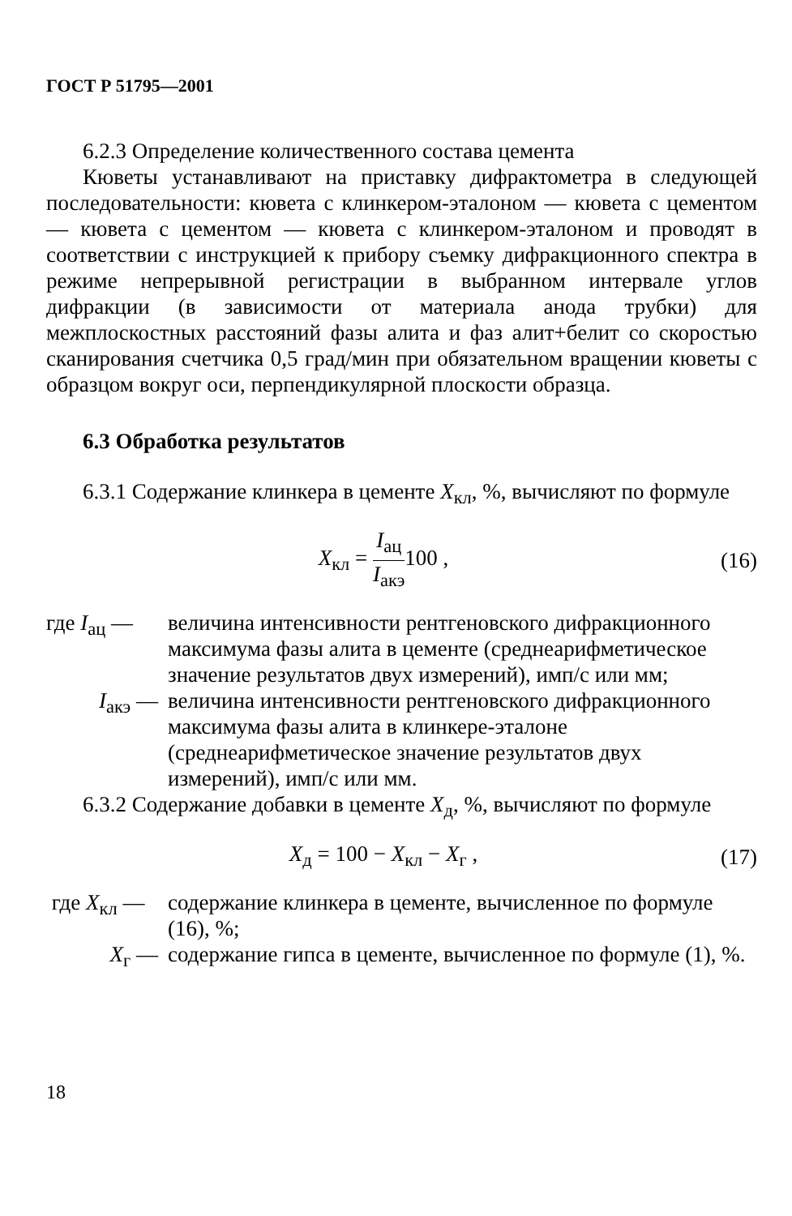ГОСТ Р 51795—2001
6.2.3 Определение количественного состава цемента
Кюветы устанавливают на приставку дифрактометра в следующей последовательности: кювета с клинкером-эталоном — кювета с цементом — кювета с цементом — кювета с клинкером-эталоном и проводят в соответствии с инструкцией к прибору съемку дифракционного спектра в режиме непрерывной регистрации в выбранном интервале углов дифракции (в зависимости от материала анода трубки) для межплоскостных расстояний фазы алита и фаз алит+белит со скоростью сканирования счетчика 0,5 град/мин при обязательном вращении кюветы с образцом вокруг оси, перпендикулярной плоскости образца.
6.3 Обработка результатов
6.3.1 Содержание клинкера в цементе X<sub>кл</sub>, %, вычисляют по формуле
X<sub>кл</sub> = I<sub>ац</sub> I<sub>акэ</sub>100 , (16)
| где I<sub>ац</sub> — | величина интенсивности рентгеновского дифракционного максимума фазы алита в цементе (среднеарифметическое значение результатов двух измерений), имп/с или мм; |
| I<sub>акэ</sub> — | величина интенсивности рентгеновского дифракционного максимума фазы алита в клинкере-эталоне (среднеарифметическое значение результатов двух измерений), имп/с или мм. |
6.3.2 Содержание добавки в цементе X<sub>д</sub>, %, вычисляют по формуле
X<sub>д</sub> = 100 − X<sub>кл</sub> − X<sub>г</sub> , (17)
| где X<sub>кл</sub> — | содержание клинкера в цементе, вычисленное по формуле (16), %; |
| X<sub>г</sub> — | содержание гипса в цементе, вычисленное по формуле (1), %. |
18